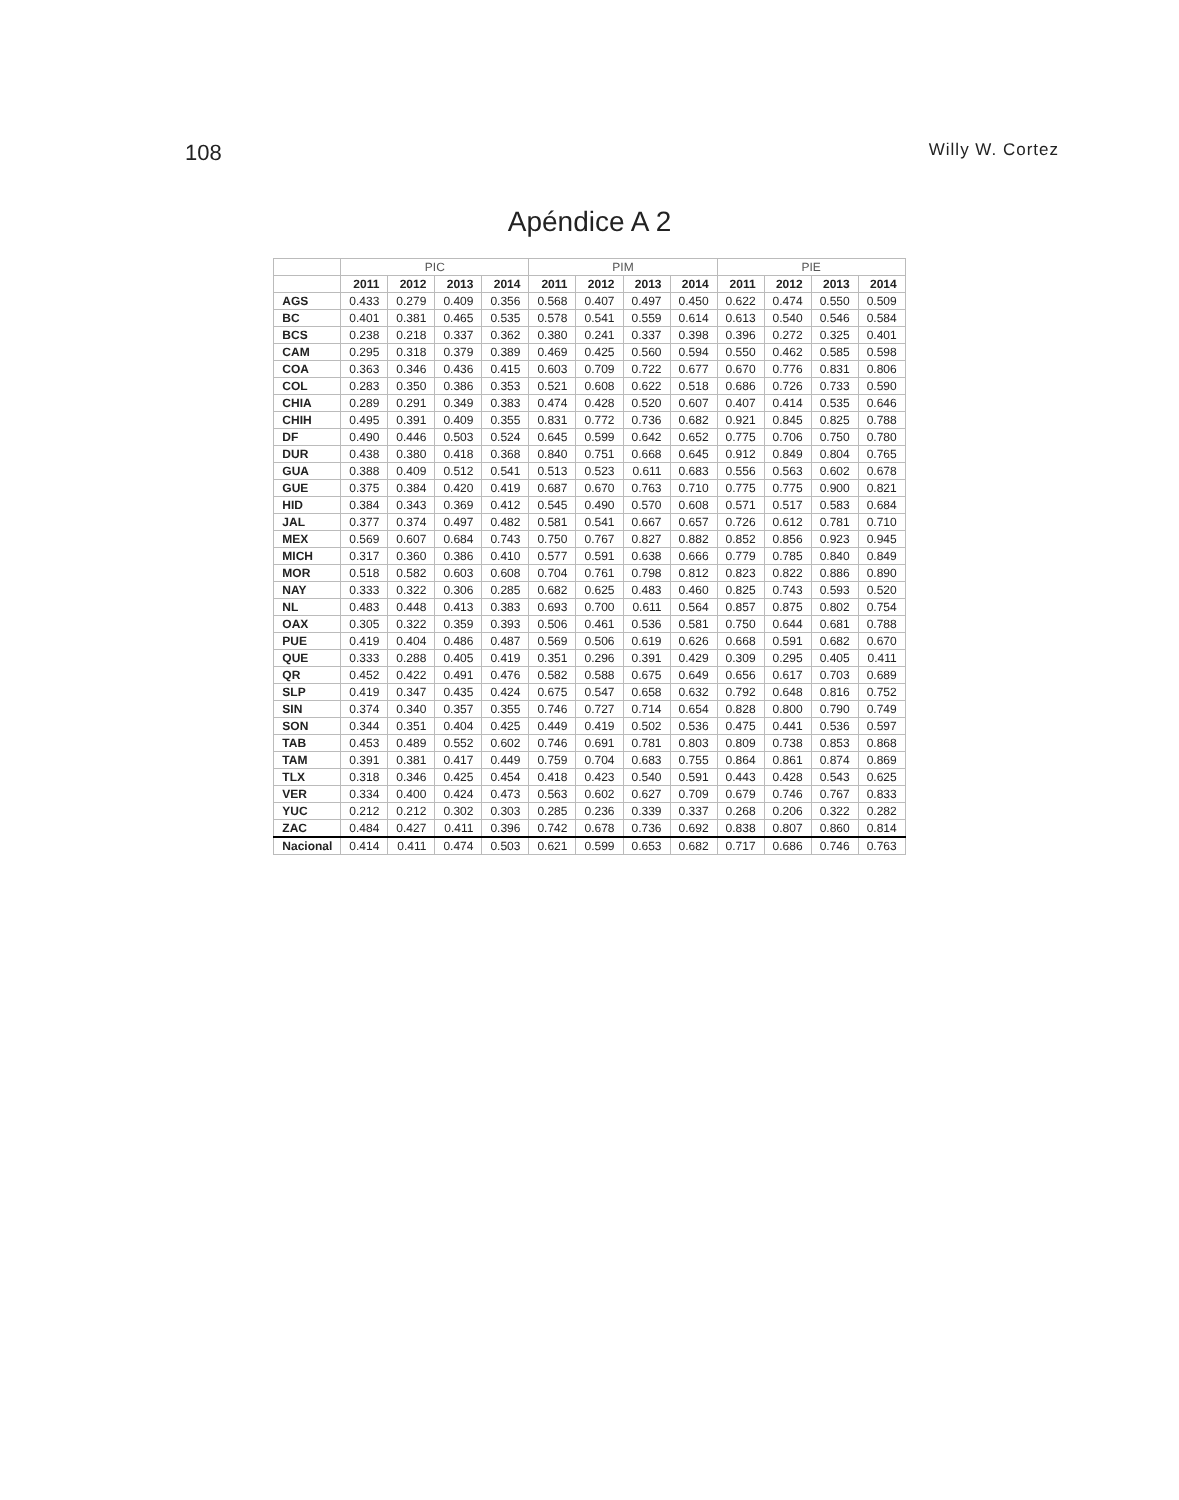108 Willy W. Cortez
Apéndice A 2
| | PIC | | | | PIM | | | | PIE | | | |
| --- | --- | --- | --- | --- | --- | --- | --- | --- | --- | --- | --- | --- |
| | 2011 | 2012 | 2013 | 2014 | 2011 | 2012 | 2013 | 2014 | 2011 | 2012 | 2013 | 2014 |
| AGS | 0.433 | 0.279 | 0.409 | 0.356 | 0.568 | 0.407 | 0.497 | 0.450 | 0.622 | 0.474 | 0.550 | 0.509 |
| BC | 0.401 | 0.381 | 0.465 | 0.535 | 0.578 | 0.541 | 0.559 | 0.614 | 0.613 | 0.540 | 0.546 | 0.584 |
| BCS | 0.238 | 0.218 | 0.337 | 0.362 | 0.380 | 0.241 | 0.337 | 0.398 | 0.396 | 0.272 | 0.325 | 0.401 |
| CAM | 0.295 | 0.318 | 0.379 | 0.389 | 0.469 | 0.425 | 0.560 | 0.594 | 0.550 | 0.462 | 0.585 | 0.598 |
| COA | 0.363 | 0.346 | 0.436 | 0.415 | 0.603 | 0.709 | 0.722 | 0.677 | 0.670 | 0.776 | 0.831 | 0.806 |
| COL | 0.283 | 0.350 | 0.386 | 0.353 | 0.521 | 0.608 | 0.622 | 0.518 | 0.686 | 0.726 | 0.733 | 0.590 |
| CHIA | 0.289 | 0.291 | 0.349 | 0.383 | 0.474 | 0.428 | 0.520 | 0.607 | 0.407 | 0.414 | 0.535 | 0.646 |
| CHIH | 0.495 | 0.391 | 0.409 | 0.355 | 0.831 | 0.772 | 0.736 | 0.682 | 0.921 | 0.845 | 0.825 | 0.788 |
| DF | 0.490 | 0.446 | 0.503 | 0.524 | 0.645 | 0.599 | 0.642 | 0.652 | 0.775 | 0.706 | 0.750 | 0.780 |
| DUR | 0.438 | 0.380 | 0.418 | 0.368 | 0.840 | 0.751 | 0.668 | 0.645 | 0.912 | 0.849 | 0.804 | 0.765 |
| GUA | 0.388 | 0.409 | 0.512 | 0.541 | 0.513 | 0.523 | 0.611 | 0.683 | 0.556 | 0.563 | 0.602 | 0.678 |
| GUE | 0.375 | 0.384 | 0.420 | 0.419 | 0.687 | 0.670 | 0.763 | 0.710 | 0.775 | 0.775 | 0.900 | 0.821 |
| HID | 0.384 | 0.343 | 0.369 | 0.412 | 0.545 | 0.490 | 0.570 | 0.608 | 0.571 | 0.517 | 0.583 | 0.684 |
| JAL | 0.377 | 0.374 | 0.497 | 0.482 | 0.581 | 0.541 | 0.667 | 0.657 | 0.726 | 0.612 | 0.781 | 0.710 |
| MEX | 0.569 | 0.607 | 0.684 | 0.743 | 0.750 | 0.767 | 0.827 | 0.882 | 0.852 | 0.856 | 0.923 | 0.945 |
| MICH | 0.317 | 0.360 | 0.386 | 0.410 | 0.577 | 0.591 | 0.638 | 0.666 | 0.779 | 0.785 | 0.840 | 0.849 |
| MOR | 0.518 | 0.582 | 0.603 | 0.608 | 0.704 | 0.761 | 0.798 | 0.812 | 0.823 | 0.822 | 0.886 | 0.890 |
| NAY | 0.333 | 0.322 | 0.306 | 0.285 | 0.682 | 0.625 | 0.483 | 0.460 | 0.825 | 0.743 | 0.593 | 0.520 |
| NL | 0.483 | 0.448 | 0.413 | 0.383 | 0.693 | 0.700 | 0.611 | 0.564 | 0.857 | 0.875 | 0.802 | 0.754 |
| OAX | 0.305 | 0.322 | 0.359 | 0.393 | 0.506 | 0.461 | 0.536 | 0.581 | 0.750 | 0.644 | 0.681 | 0.788 |
| PUE | 0.419 | 0.404 | 0.486 | 0.487 | 0.569 | 0.506 | 0.619 | 0.626 | 0.668 | 0.591 | 0.682 | 0.670 |
| QUE | 0.333 | 0.288 | 0.405 | 0.419 | 0.351 | 0.296 | 0.391 | 0.429 | 0.309 | 0.295 | 0.405 | 0.411 |
| QR | 0.452 | 0.422 | 0.491 | 0.476 | 0.582 | 0.588 | 0.675 | 0.649 | 0.656 | 0.617 | 0.703 | 0.689 |
| SLP | 0.419 | 0.347 | 0.435 | 0.424 | 0.675 | 0.547 | 0.658 | 0.632 | 0.792 | 0.648 | 0.816 | 0.752 |
| SIN | 0.374 | 0.340 | 0.357 | 0.355 | 0.746 | 0.727 | 0.714 | 0.654 | 0.828 | 0.800 | 0.790 | 0.749 |
| SON | 0.344 | 0.351 | 0.404 | 0.425 | 0.449 | 0.419 | 0.502 | 0.536 | 0.475 | 0.441 | 0.536 | 0.597 |
| TAB | 0.453 | 0.489 | 0.552 | 0.602 | 0.746 | 0.691 | 0.781 | 0.803 | 0.809 | 0.738 | 0.853 | 0.868 |
| TAM | 0.391 | 0.381 | 0.417 | 0.449 | 0.759 | 0.704 | 0.683 | 0.755 | 0.864 | 0.861 | 0.874 | 0.869 |
| TLX | 0.318 | 0.346 | 0.425 | 0.454 | 0.418 | 0.423 | 0.540 | 0.591 | 0.443 | 0.428 | 0.543 | 0.625 |
| VER | 0.334 | 0.400 | 0.424 | 0.473 | 0.563 | 0.602 | 0.627 | 0.709 | 0.679 | 0.746 | 0.767 | 0.833 |
| YUC | 0.212 | 0.212 | 0.302 | 0.303 | 0.285 | 0.236 | 0.339 | 0.337 | 0.268 | 0.206 | 0.322 | 0.282 |
| ZAC | 0.484 | 0.427 | 0.411 | 0.396 | 0.742 | 0.678 | 0.736 | 0.692 | 0.838 | 0.807 | 0.860 | 0.814 |
| Nacional | 0.414 | 0.411 | 0.474 | 0.503 | 0.621 | 0.599 | 0.653 | 0.682 | 0.717 | 0.686 | 0.746 | 0.763 |